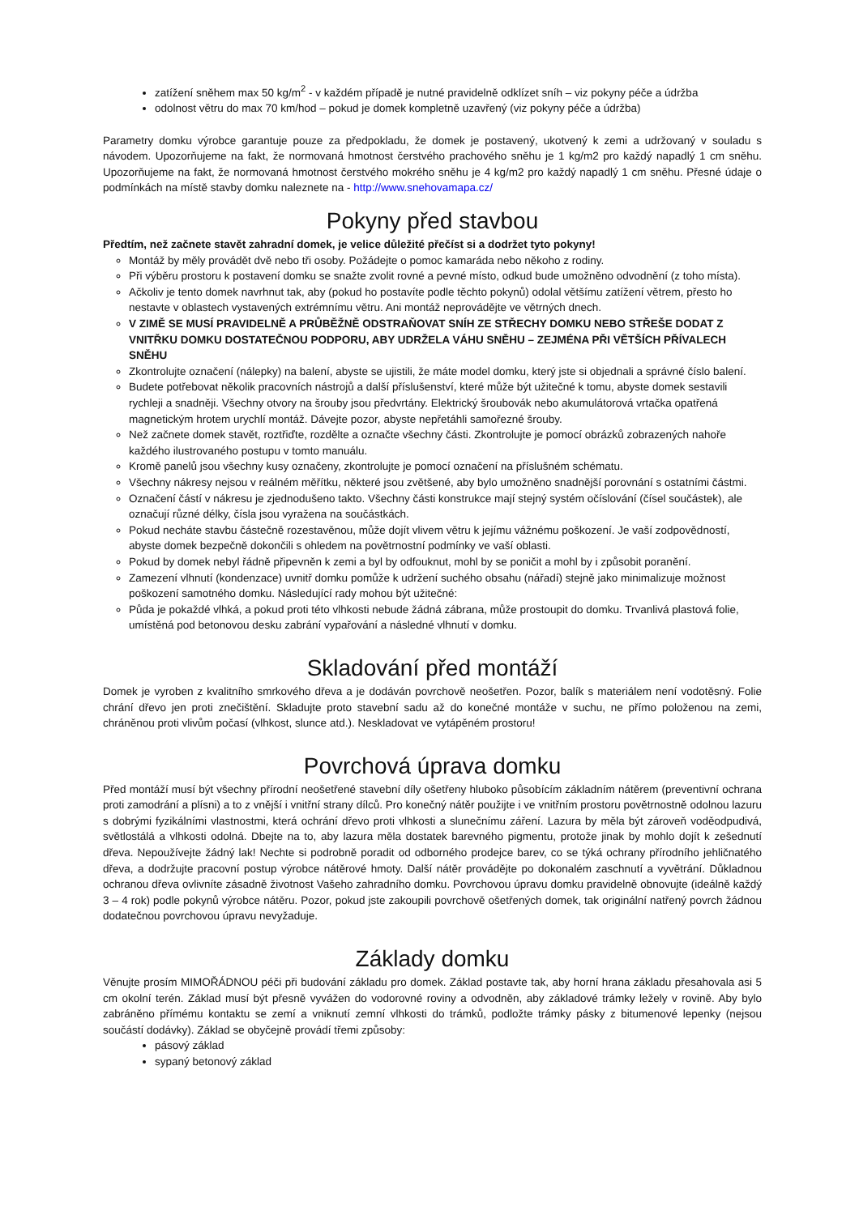zatížení sněhem max 50 kg/m<sup>2</sup> - v každém případě je nutné pravidelně odklízet sníh – viz pokyny péče a údržba
odolnost větru do max 70 km/hod – pokud je domek kompletně uzavřený (viz pokyny péče a údržba)
Parametry domku výrobce garantuje pouze za předpokladu, že domek je postavený, ukotvený k zemi a udržovaný v souladu s návodem. Upozorňujeme na fakt, že normovaná hmotnost čerstvého prachového sněhu je 1 kg/m2 pro každý napadlý 1 cm sněhu. Upozorňujeme na fakt, že normovaná hmotnost čerstvého mokrého sněhu je 4 kg/m2 pro každý napadlý 1 cm sněhu. Přesné údaje o podmínkách na místě stavby domku naleznete na - http://www.snehovamapa.cz/
Pokyny před stavbou
Předtím, než začnete stavět zahradní domek, je velice důležité přečíst si a dodržet tyto pokyny!
Montáž by měly provádět dvě nebo tři osoby. Požádejte o pomoc kamaráda nebo někoho z rodiny.
Při výběru prostoru k postavení domku se snažte zvolit rovné a pevné místo, odkud bude umožněno odvodnění (z toho místa).
Ačkoliv je tento domek navrhnut tak, aby (pokud ho postavíte podle těchto pokynů) odolal většímu zatížení větrem, přesto ho nestavte v oblastech vystavených extrémnímu větru. Ani montáž neprovádějte ve větrných dnech.
V ZIMĚ SE MUSÍ PRAVIDELNĚ A PRŮBĚŽNĚ ODSTRAŇOVAT SNÍH ZE STŘECHY DOMKU NEBO STŘEŠE DODAT Z VNITŘKU DOMKU DOSTATEČNOU PODPORU, ABY UDRŽELA VÁHU SNĚHU – ZEJMÉNA PŘI VĚTŠÍCH PŘÍVALECH SNĚHU
Zkontrolujte označení (nálepky) na balení, abyste se ujistili, že máte model domku, který jste si objednali a správné číslo balení.
Budete potřebovat několik pracovních nástrojů a další příslušenství, které může být užitečné k tomu, abyste domek sestavili rychleji a snadněji. Všechny otvory na šrouby jsou předvrtány. Elektrický šroubovák nebo akumulátorová vrtačka opatřená magnetickým hrotem urychlí montáž. Dávejte pozor, abyste nepřetáhli samořezné šrouby.
Než začnete domek stavět, roztřiďte, rozdělte a označte všechny části. Zkontrolujte je pomocí obrázků zobrazených nahoře každého ilustrovaného postupu v tomto manuálu.
Kromě panelů jsou všechny kusy označeny, zkontrolujte je pomocí označení na příslušném schématu.
Všechny nákresy nejsou v reálném měřítku, některé jsou zvětšené, aby bylo umožněno snadnější porovnání s ostatními částmi.
Označení částí v nákresu je zjednodušeno takto. Všechny části konstrukce mají stejný systém očíslování (čísel součástek), ale označují různé délky, čísla jsou vyražena na součástkách.
Pokud necháte stavbu částečně rozestavěnou, může dojít vlivem větru k jejímu vážnému poškození. Je vaší zodpovědností, abyste domek bezpečně dokončili s ohledem na povětrnostní podmínky ve vaší oblasti.
Pokud by domek nebyl řádně připevněn k zemi a byl by odfouknut, mohl by se poničit a mohl by i způsobit poranění.
Zamezení vlhnutí (kondenzace) uvnitř domku pomůže k udržení suchého obsahu (nářadí) stejně jako minimalizuje možnost poškození samotného domku. Následující rady mohou být užitečné:
Půda je pokaždé vlhká, a pokud proti této vlhkosti nebude žádná zábrana, může prostoupit do domku. Trvanlivá plastová folie, umístěná pod betonovou desku zabrání vypařování a následné vlhnutí v domku.
Skladování před montáží
Domek je vyroben z kvalitního smrkového dřeva a je dodáván povrchově neošetřen. Pozor, balík s materiálem není vodotěsný. Folie chrání dřevo jen proti znečištění. Skladujte proto stavební sadu až do konečné montáže v suchu, ne přímo položenou na zemi, chráněnou proti vlivům počasí (vlhkost, slunce atd.). Neskladovat ve vytápěném prostoru!
Povrchová úprava domku
Před montáží musí být všechny přírodní neošetřené stavební díly ošetřeny hluboko působícím základním nátěrem (preventivní ochrana proti zamodrání a plísni) a to z vnější i vnitřní strany dílců. Pro konečný nátěr použijte i ve vnitřním prostoru povětrnostně odolnou lazuru s dobrými fyzikálními vlastnostmi, která ochrání dřevo proti vlhkosti a slunečnímu záření. Lazura by měla být zároveň voděodpudivá, světlostálá a vlhkosti odolná. Dbejte na to, aby lazura měla dostatek barevného pigmentu, protože jinak by mohlo dojít k zešednutí dřeva. Nepoužívejte žádný lak! Nechte si podrobně poradit od odborného prodejce barev, co se týká ochrany přírodního jehličnatého dřeva, a dodržujte pracovní postup výrobce nátěrové hmoty. Další nátěr provádějte po dokonalém zaschnutí a vyvětrání. Důkladnou ochranou dřeva ovlivníte zásadně životnost Vašeho zahradního domku. Povrchovou úpravu domku pravidelně obnovujte (ideálně každý 3 – 4 rok) podle pokynů výrobce nátěru. Pozor, pokud jste zakoupili povrchově ošetřených domek, tak originální natřený povrch žádnou dodatečnou povrchovou úpravu nevyžaduje.
Základy domku
Věnujte prosím MIMOŘÁDNOU péči při budování základu pro domek. Základ postavte tak, aby horní hrana základu přesahovala asi 5 cm okolní terén. Základ musí být přesně vyvážen do vodorovné roviny a odvodněn, aby základové trámky ležely v rovině. Aby bylo zabráněno přímému kontaktu se zemí a vniknutí zemní vlhkosti do trámků, podložte trámky pásky z bitumenové lepenky (nejsou součástí dodávky). Základ se obyčejně provádí třemi způsoby:
pásový základ
sypaný betonový základ